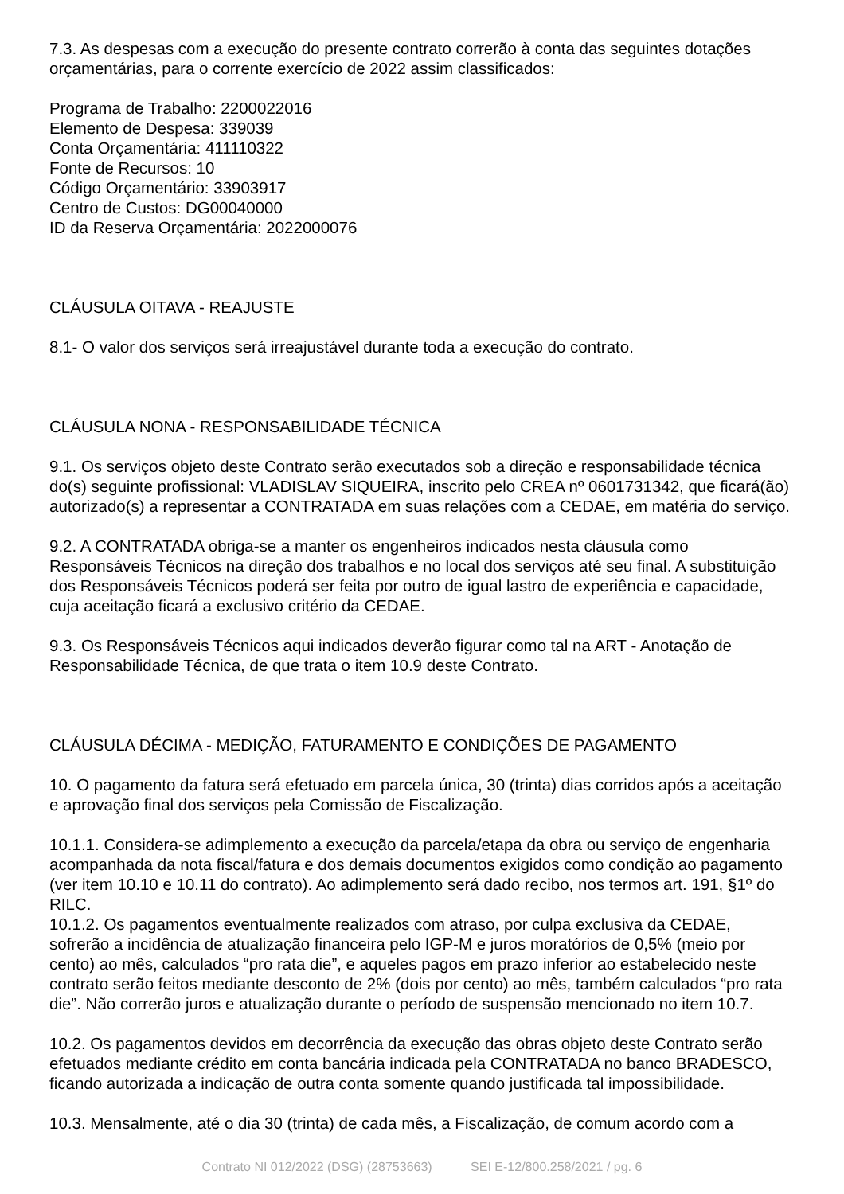7.3. As despesas com a execução do presente contrato correrão à conta das seguintes dotações orçamentárias, para o corrente exercício de 2022 assim classificados:
Programa de Trabalho: 2200022016
Elemento de Despesa: 339039
Conta Orçamentária: 411110322
Fonte de Recursos: 10
Código Orçamentário: 33903917
Centro de Custos: DG00040000
ID da Reserva Orçamentária: 2022000076
CLÁUSULA OITAVA - REAJUSTE
8.1- O valor dos serviços será irreajustável durante toda a execução do contrato.
CLÁUSULA NONA - RESPONSABILIDADE TÉCNICA
9.1. Os serviços objeto deste Contrato serão executados sob a direção e responsabilidade técnica do(s) seguinte profissional: VLADISLAV SIQUEIRA, inscrito pelo CREA nº 0601731342, que ficará(ão) autorizado(s) a representar a CONTRATADA em suas relações com a CEDAE, em matéria do serviço.
9.2. A CONTRATADA obriga-se a manter os engenheiros indicados nesta cláusula como Responsáveis Técnicos na direção dos trabalhos e no local dos serviços até seu final. A substituição dos Responsáveis Técnicos poderá ser feita por outro de igual lastro de experiência e capacidade, cuja aceitação ficará a exclusivo critério da CEDAE.
9.3. Os Responsáveis Técnicos aqui indicados deverão figurar como tal na ART - Anotação de Responsabilidade Técnica, de que trata o item 10.9 deste Contrato.
CLÁUSULA DÉCIMA - MEDIÇÃO, FATURAMENTO E CONDIÇÕES DE PAGAMENTO
10. O pagamento da fatura será efetuado em parcela única, 30 (trinta) dias corridos após a aceitação e aprovação final dos serviços pela Comissão de Fiscalização.
10.1.1. Considera-se adimplemento a execução da parcela/etapa da obra ou serviço de engenharia acompanhada da nota fiscal/fatura e dos demais documentos exigidos como condição ao pagamento (ver item 10.10 e 10.11 do contrato). Ao adimplemento será dado recibo, nos termos art. 191, §1º do RILC.
10.1.2. Os pagamentos eventualmente realizados com atraso, por culpa exclusiva da CEDAE, sofrerão a incidência de atualização financeira pelo IGP-M e juros moratórios de 0,5% (meio por cento) ao mês, calculados “pro rata die”, e aqueles pagos em prazo inferior ao estabelecido neste contrato serão feitos mediante desconto de 2% (dois por cento) ao mês, também calculados “pro rata die”. Não correrão juros e atualização durante o período de suspensão mencionado no item 10.7.
10.2. Os pagamentos devidos em decorrência da execução das obras objeto deste Contrato serão efetuados mediante crédito em conta bancária indicada pela CONTRATADA no banco BRADESCO, ficando autorizada a indicação de outra conta somente quando justificada tal impossibilidade.
10.3. Mensalmente, até o dia 30 (trinta) de cada mês, a Fiscalização, de comum acordo com a
Contrato NI 012/2022 (DSG) (28753663) SEI E-12/800.258/2021 / pg. 6